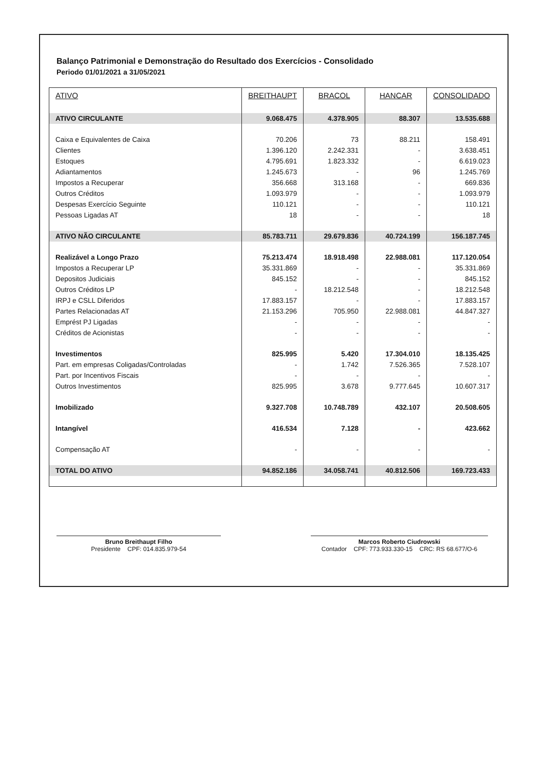Balanço Patrimonial e Demonstração do Resultado dos Exercícios - Consolidado
Periodo 01/01/2021 a 31/05/2021
| ATIVO | BREITHAUPT | BRACOL | HANCAR | CONSOLIDADO |
| --- | --- | --- | --- | --- |
| ATIVO CIRCULANTE | 9.068.475 | 4.378.905 | 88.307 | 13.535.688 |
| Caixa e Equivalentes de Caixa | 70.206 | 73 | 88.211 | 158.491 |
| Clientes | 1.396.120 | 2.242.331 | - | 3.638.451 |
| Estoques | 4.795.691 | 1.823.332 | - | 6.619.023 |
| Adiantamentos | 1.245.673 | - | 96 | 1.245.769 |
| Impostos a Recuperar | 356.668 | 313.168 | - | 669.836 |
| Outros Créditos | 1.093.979 | - | - | 1.093.979 |
| Despesas Exercício Seguinte | 110.121 | - | - | 110.121 |
| Pessoas Ligadas AT | 18 | - | - | 18 |
| ATIVO NÃO CIRCULANTE | 85.783.711 | 29.679.836 | 40.724.199 | 156.187.745 |
| Realizável a Longo Prazo | 75.213.474 | 18.918.498 | 22.988.081 | 117.120.054 |
| Impostos a Recuperar LP | 35.331.869 | - | - | 35.331.869 |
| Depositos Judiciais | 845.152 | - | - | 845.152 |
| Outros Créditos LP | - | 18.212.548 | - | 18.212.548 |
| IRPJ e CSLL Diferidos | 17.883.157 | - | - | 17.883.157 |
| Partes Relacionadas AT | 21.153.296 | 705.950 | 22.988.081 | 44.847.327 |
| Emprést PJ Ligadas | - | - | - | - |
| Créditos de Acionistas | - | - | - | - |
| Investimentos | 825.995 | 5.420 | 17.304.010 | 18.135.425 |
| Part. em empresas Coligadas/Controladas | - | 1.742 | 7.526.365 | 7.528.107 |
| Part. por Incentivos Fiscais | - | - | - | - |
| Outros Investimentos | 825.995 | 3.678 | 9.777.645 | 10.607.317 |
| Imobilizado | 9.327.708 | 10.748.789 | 432.107 | 20.508.605 |
| Intangível | 416.534 | 7.128 | - | 423.662 |
| Compensação AT | - | - | - | - |
| TOTAL DO ATIVO | 94.852.186 | 34.058.741 | 40.812.506 | 169.723.433 |
Bruno Breithaupt Filho
Presidente CPF: 014.835.979-54
Marcos Roberto Ciudrowski
Contador CPF: 773.933.330-15 CRC: RS 68.677/O-6